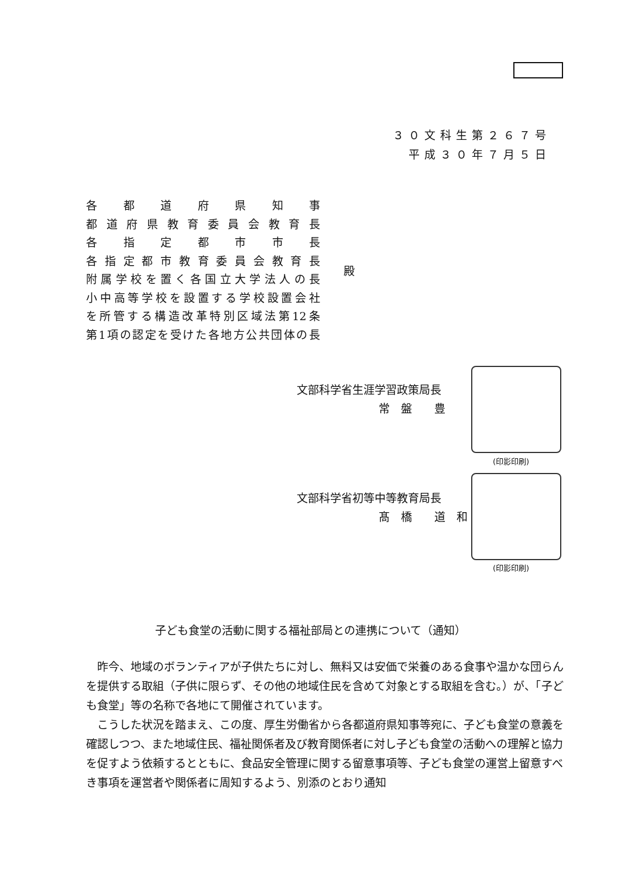３０文科生第２６７号
平成３０年７月５日
各都道府県知事
都道府県教育委員会教育長
各指定都市市長
各指定都市教育委員会教育長
附属学校を置く各国立大学法人の長
小中高等学校を設置する学校設置会社
を所管する構造改革特別区域法第12条
第1項の認定を受けた各地方公共団体の長
殿
文部科学省生涯学習政策局長
常　盤　　豊
(印影印刷)
文部科学省初等中等教育局長
髙　橋　　道　和
(印影印刷)
子ども食堂の活動に関する福祉部局との連携について（通知）
昨今、地域のボランティアが子供たちに対し、無料又は安価で栄養のある食事や温かな団らんを提供する取組（子供に限らず、その他の地域住民を含めて対象とする取組を含む。）が、「子ども食堂」等の名称で各地にて開催されています。
こうした状況を踏まえ、この度、厚生労働省から各都道府県知事等宛に、子ども食堂の意義を確認しつつ、また地域住民、福祉関係者及び教育関係者に対し子ども食堂の活動への理解と協力を促すよう依頼するとともに、食品安全管理に関する留意事項等、子ども食堂の運営上留意すべき事項を運営者や関係者に周知するよう、別添のとおり通知